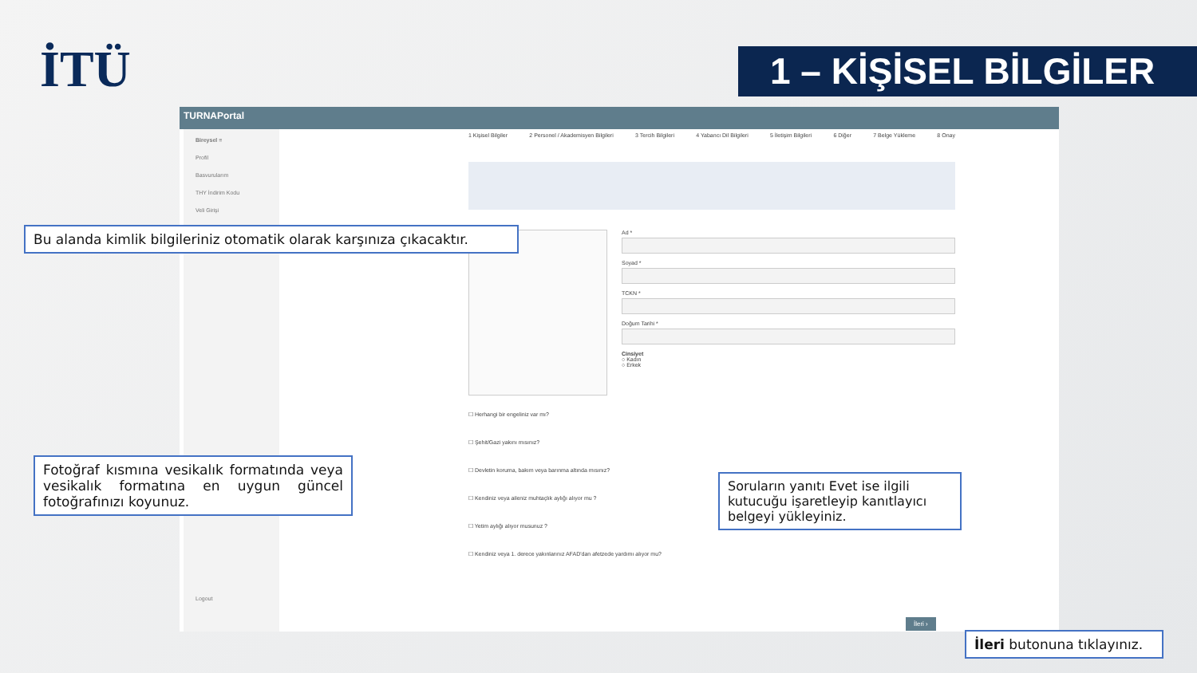İTÜ 1 – KİŞİSEL BİLGİLER
TURNAPortal
Bireysel ≡
Profil
Basvurularım
THY İndirim Kodu
Veli Girişi
Logout
1 Kişisel Bilgiler 2 Personel / Akademisyen Bilgileri 3 Tercih Bilgileri 4 Yabancı Dil Bilgileri 5 İletişim Bilgileri 6 Diğer 7 Belge Yükleme 8 Onay
Ad *Soyad *TCKN *Doğum Tarihi *Cinsiyet
○ Kadın
○ Erkek
☐ Herhangi bir engeliniz var mı?
☐ Şehit/Gazi yakını mısınız?
☐ Devletin koruma, bakım veya barınma altında mısınız?
☐ Kendiniz veya aileniz muhtaçlık aylığı alıyor mu ?
☐ Yetim aylığı alıyor musunuz ?
☐ Kendiniz veya 1. derece yakınlarınız AFAD'dan afetzede yardımı alıyor mu?
İleri ›
Bu alanda kimlik bilgileriniz otomatik olarak karşınıza çıkacaktır.
Fotoğraf kısmına vesikalık formatında veya vesikalık formatına en uygun güncel fotoğrafınızı koyunuz.
Soruların yanıtı Evet ise ilgili kutucuğu işaretleyip kanıtlayıcı belgeyi yükleyiniz.
İleri butonuna tıklayınız.